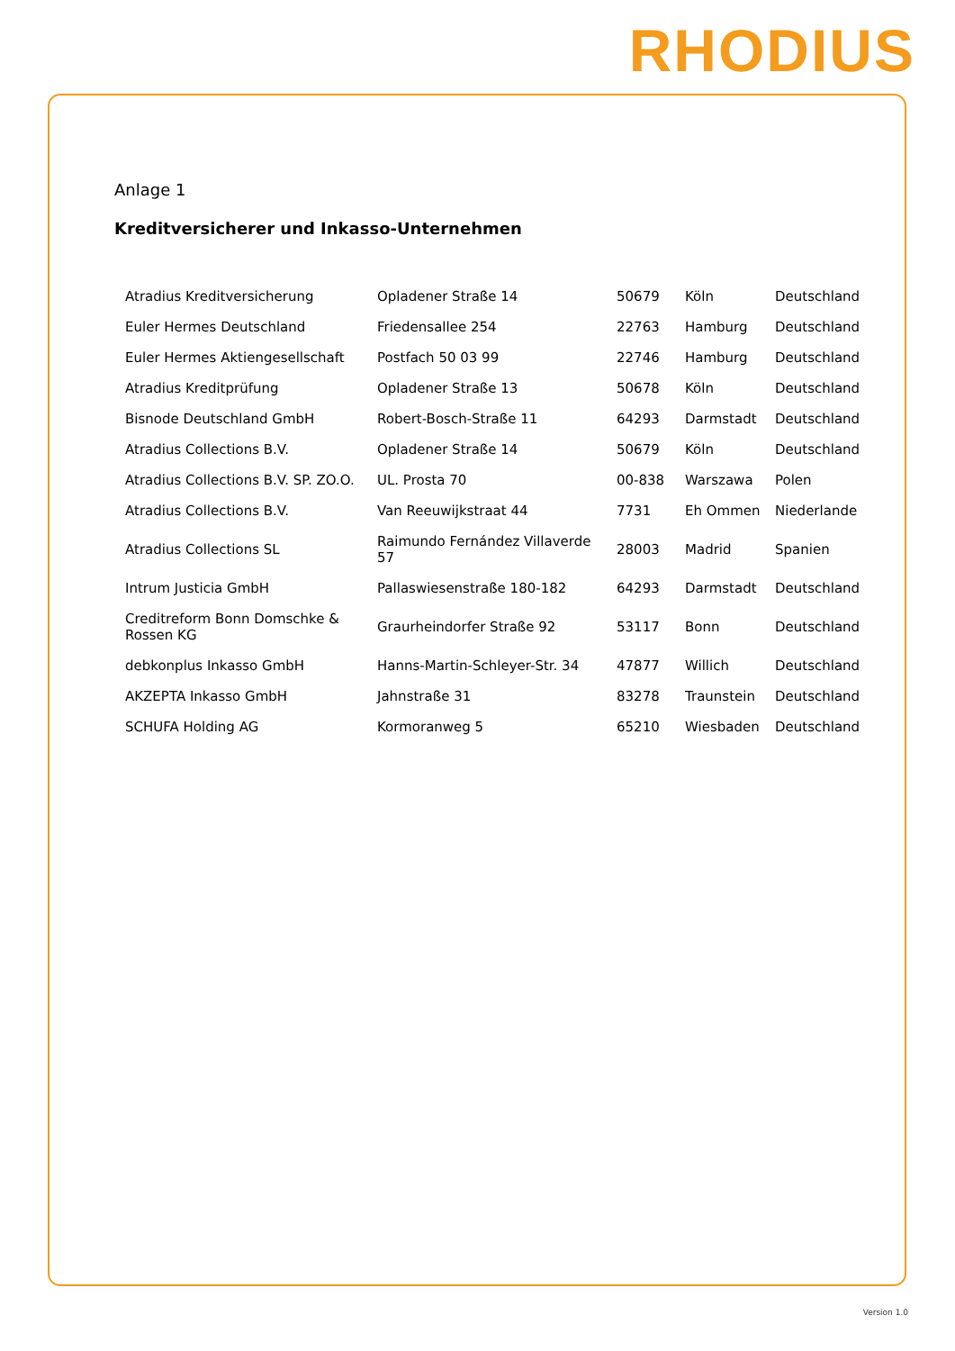RHODIUS
Anlage 1
Kreditversicherer und Inkasso-Unternehmen
| Atradius Kreditversicherung | Opladener Straße 14 | 50679 | Köln | Deutschland |
| Euler Hermes Deutschland | Friedensallee 254 | 22763 | Hamburg | Deutschland |
| Euler Hermes Aktiengesellschaft | Postfach 50 03 99 | 22746 | Hamburg | Deutschland |
| Atradius Kreditprüfung | Opladener Straße 13 | 50678 | Köln | Deutschland |
| Bisnode Deutschland GmbH | Robert-Bosch-Straße 11 | 64293 | Darmstadt | Deutschland |
| Atradius Collections B.V. | Opladener Straße 14 | 50679 | Köln | Deutschland |
| Atradius Collections B.V. SP. ZO.O. | UL. Prosta 70 | 00-838 | Warszawa | Polen |
| Atradius Collections B.V. | Van Reeuwijkstraat 44 | 7731 | Eh Ommen | Niederlande |
| Atradius Collections SL | Raimundo Fernández Villaverde 57 | 28003 | Madrid | Spanien |
| Intrum Justicia GmbH | Pallaswiesenstraße 180-182 | 64293 | Darmstadt | Deutschland |
| Creditreform Bonn Domschke & Rossen KG | Graurheindorfer Straße 92 | 53117 | Bonn | Deutschland |
| debkonplus Inkasso GmbH | Hanns-Martin-Schleyer-Str. 34 | 47877 | Willich | Deutschland |
| AKZEPTA Inkasso GmbH | Jahnstraße 31 | 83278 | Traunstein | Deutschland |
| SCHUFA Holding AG | Kormoranweg 5 | 65210 | Wiesbaden | Deutschland |
Version 1.0